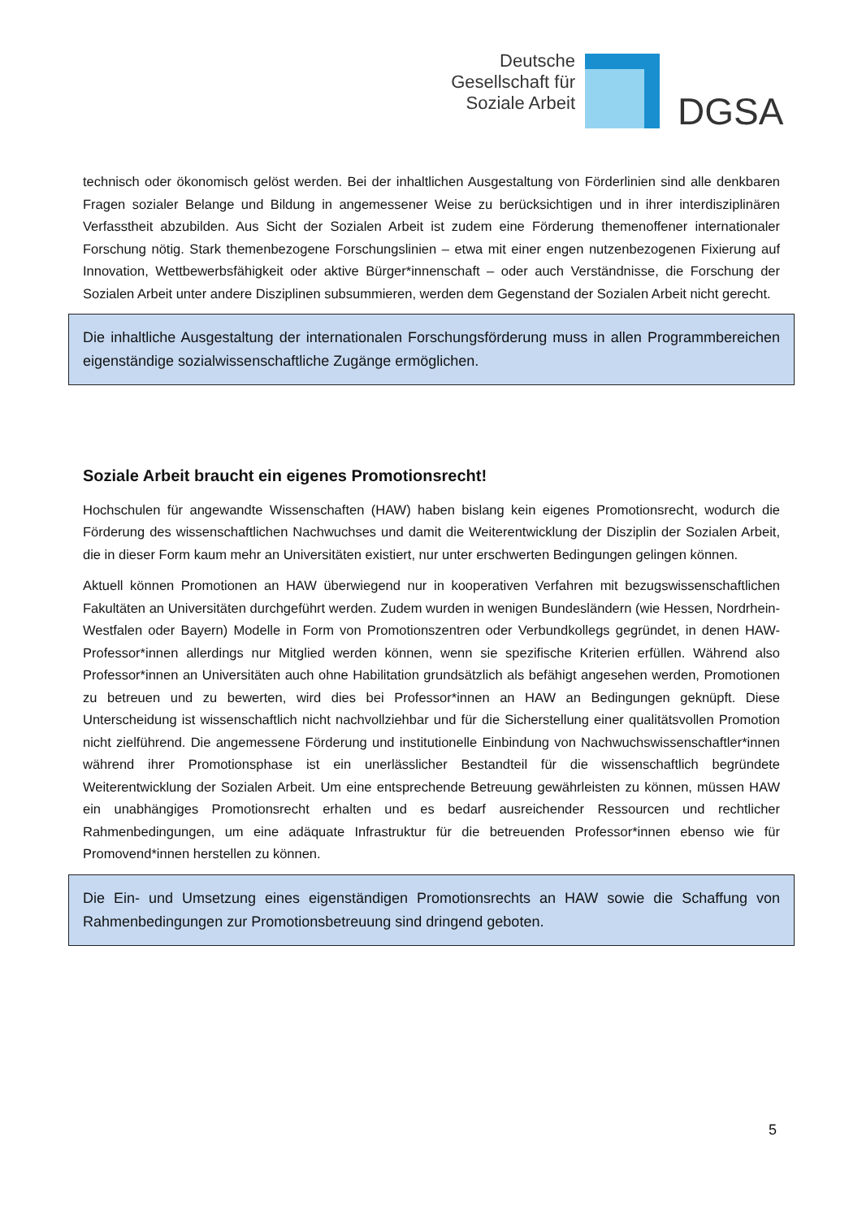Deutsche
Gesellschaft für
Soziale Arbeit
DGSA
technisch oder ökonomisch gelöst werden. Bei der inhaltlichen Ausgestaltung von Förderlinien sind alle denkbaren Fragen sozialer Belange und Bildung in angemessener Weise zu berücksichtigen und in ihrer interdisziplinären Verfasstheit abzubilden. Aus Sicht der Sozialen Arbeit ist zudem eine Förderung themenoffener internationaler Forschung nötig. Stark themenbezogene Forschungslinien – etwa mit einer engen nutzenbezogenen Fixierung auf Innovation, Wettbewerbsfähigkeit oder aktive Bürger*innenschaft – oder auch Verständnisse, die Forschung der Sozialen Arbeit unter andere Disziplinen subsummieren, werden dem Gegenstand der Sozialen Arbeit nicht gerecht.
Die inhaltliche Ausgestaltung der internationalen Forschungsförderung muss in allen Programmbereichen eigenständige sozialwissenschaftliche Zugänge ermöglichen.
Soziale Arbeit braucht ein eigenes Promotionsrecht!
Hochschulen für angewandte Wissenschaften (HAW) haben bislang kein eigenes Promotionsrecht, wodurch die Förderung des wissenschaftlichen Nachwuchses und damit die Weiterentwicklung der Disziplin der Sozialen Arbeit, die in dieser Form kaum mehr an Universitäten existiert, nur unter erschwerten Bedingungen gelingen können.
Aktuell können Promotionen an HAW überwiegend nur in kooperativen Verfahren mit bezugswissenschaftlichen Fakultäten an Universitäten durchgeführt werden. Zudem wurden in wenigen Bundesländern (wie Hessen, Nordrhein-Westfalen oder Bayern) Modelle in Form von Promotionszentren oder Verbundkollegs gegründet, in denen HAW-Professor*innen allerdings nur Mitglied werden können, wenn sie spezifische Kriterien erfüllen. Während also Professor*innen an Universitäten auch ohne Habilitation grundsätzlich als befähigt angesehen werden, Promotionen zu betreuen und zu bewerten, wird dies bei Professor*innen an HAW an Bedingungen geknüpft. Diese Unterscheidung ist wissenschaftlich nicht nachvollziehbar und für die Sicherstellung einer qualitätsvollen Promotion nicht zielführend. Die angemessene Förderung und institutionelle Einbindung von Nachwuchswissenschaftler*innen während ihrer Promotionsphase ist ein unerlässlicher Bestandteil für die wissenschaftlich begründete Weiterentwicklung der Sozialen Arbeit. Um eine entsprechende Betreuung gewährleisten zu können, müssen HAW ein unabhängiges Promotionsrecht erhalten und es bedarf ausreichender Ressourcen und rechtlicher Rahmenbedingungen, um eine adäquate Infrastruktur für die betreuenden Professor*innen ebenso wie für Promovend*innen herstellen zu können.
Die Ein- und Umsetzung eines eigenständigen Promotionsrechts an HAW sowie die Schaffung von Rahmenbedingungen zur Promotionsbetreuung sind dringend geboten.
5